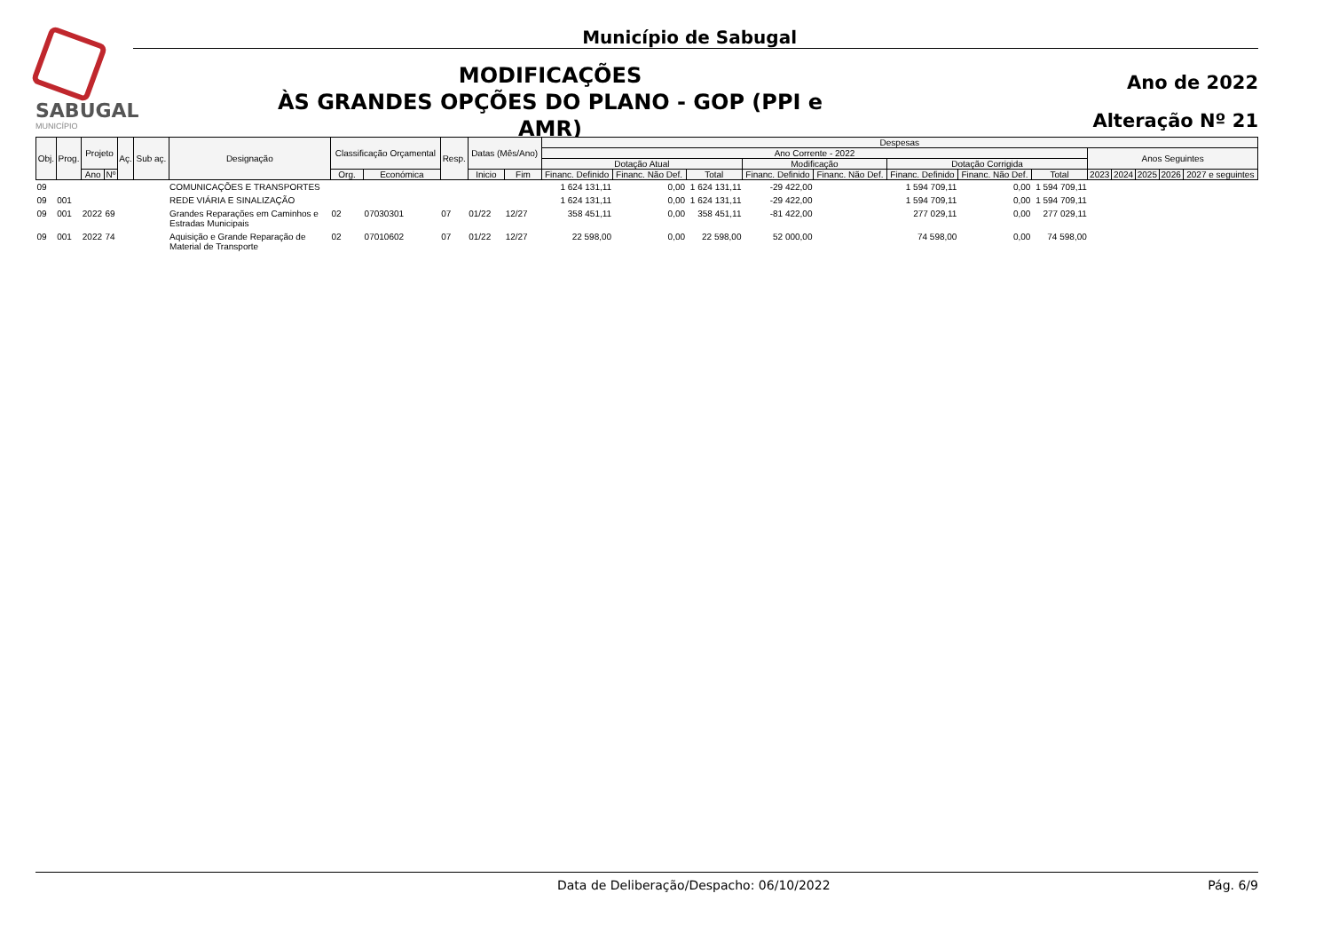SABUGAL
MUNICÍPIO
Município de Sabugal
MODIFICAÇÕES
ÀS GRANDES OPÇÕES DO PLANO - GOP (PPI e AMR)
Ano de 2022
Alteração Nº 21
| Obj. | Prog. | Projeto | | Aç. | Sub aç. | Designação | Classificação Orçamental | | Resp. | Datas (Mês/Ano) | | Despesas | | | | | | | | | | | | |
| --- | --- | --- | --- | --- | --- | --- | --- | --- | --- | --- | --- | --- | --- | --- | --- | --- | --- | --- | --- | --- | --- | --- | --- | --- |
| | | | | | | | | | | | | Ano Corrente - 2022 | | | | | | | | Anos Seguintes | | | | |
| | | | | | | | | | | | | Dotação Atual | | | Modificação | | Dotação Corrigida | | | | | | | |
| | | Ano | Nº | | | | Org. | Económica | | Inicio | Fim | Financ. Definido | Financ. Não Def. | Total | Financ. Definido | Financ. Não Def. | Financ. Definido | Financ. Não Def. | Total | 2023 | 2024 | 2025 | 2026 | 2027 e seguintes |
| 09 | | | | | | COMUNICAÇÕES E TRANSPORTES | | | | | | 1 624 131,11 | 0,00 | 1 624 131,11 | -29 422,00 | | 1 594 709,11 | 0,00 | 1 594 709,11 | | | | | |
| 09 | 001 | | | | | REDE VIÁRIA E SINALIZAÇÃO | | | | | | 1 624 131,11 | 0,00 | 1 624 131,11 | -29 422,00 | | 1 594 709,11 | 0,00 | 1 594 709,11 | | | | | |
| 09 | 001 | 2022 | 69 | | | Grandes Reparações em Caminhos e Estradas Municipais | 02 | 07030301 | 07 | 01/22 | 12/27 | 358 451,11 | 0,00 | 358 451,11 | -81 422,00 | | 277 029,11 | 0,00 | 277 029,11 | | | | | |
| 09 | 001 | 2022 | 74 | | | Aquisição e Grande Reparação de Material de Transporte | 02 | 07010602 | 07 | 01/22 | 12/27 | 22 598,00 | 0,00 | 22 598,00 | 52 000,00 | | 74 598,00 | 0,00 | 74 598,00 | | | | | |
Data de Deliberação/Despacho: 06/10/2022 Pág. 6/9